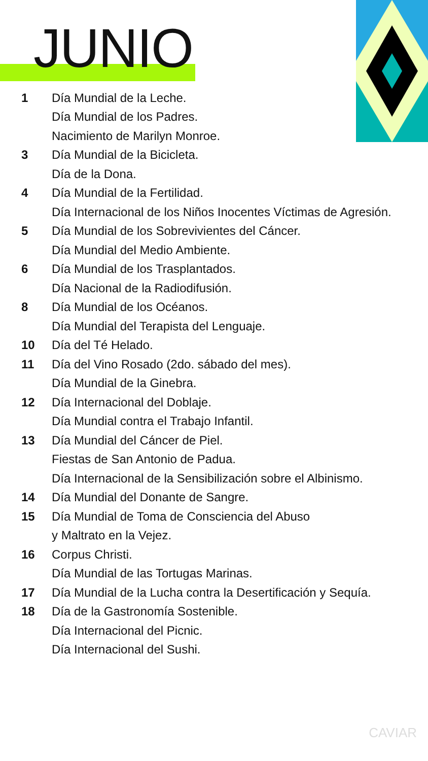JUNIO
| 1 | Día Mundial de la Leche. |
| | Día Mundial de los Padres. |
| | Nacimiento de Marilyn Monroe. |
| 3 | Día Mundial de la Bicicleta. |
| | Día de la Dona. |
| 4 | Día Mundial de la Fertilidad. |
| | Día Internacional de los Niños Inocentes Víctimas de Agresión. |
| 5 | Día Mundial de los Sobrevivientes del Cáncer. |
| | Día Mundial del Medio Ambiente. |
| 6 | Día Mundial de los Trasplantados. |
| | Día Nacional de la Radiodifusión. |
| 8 | Día Mundial de los Océanos. |
| | Día Mundial del Terapista del Lenguaje. |
| 10 | Día del Té Helado. |
| 11 | Día del Vino Rosado (2do. sábado del mes). |
| | Día Mundial de la Ginebra. |
| 12 | Día Internacional del Doblaje. |
| | Día Mundial contra el Trabajo Infantil. |
| 13 | Día Mundial del Cáncer de Piel. |
| | Fiestas de San Antonio de Padua. |
| | Día Internacional de la Sensibilización sobre el Albinismo. |
| 14 | Día Mundial del Donante de Sangre. |
| 15 | Día Mundial de Toma de Consciencia del Abuso |
| | y Maltrato en la Vejez. |
| 16 | Corpus Christi. |
| | Día Mundial de las Tortugas Marinas. |
| 17 | Día Mundial de la Lucha contra la Desertificación y Sequía. |
| 18 | Día de la Gastronomía Sostenible. |
| | Día Internacional del Picnic. |
| | Día Internacional del Sushi. |
CAVIAR